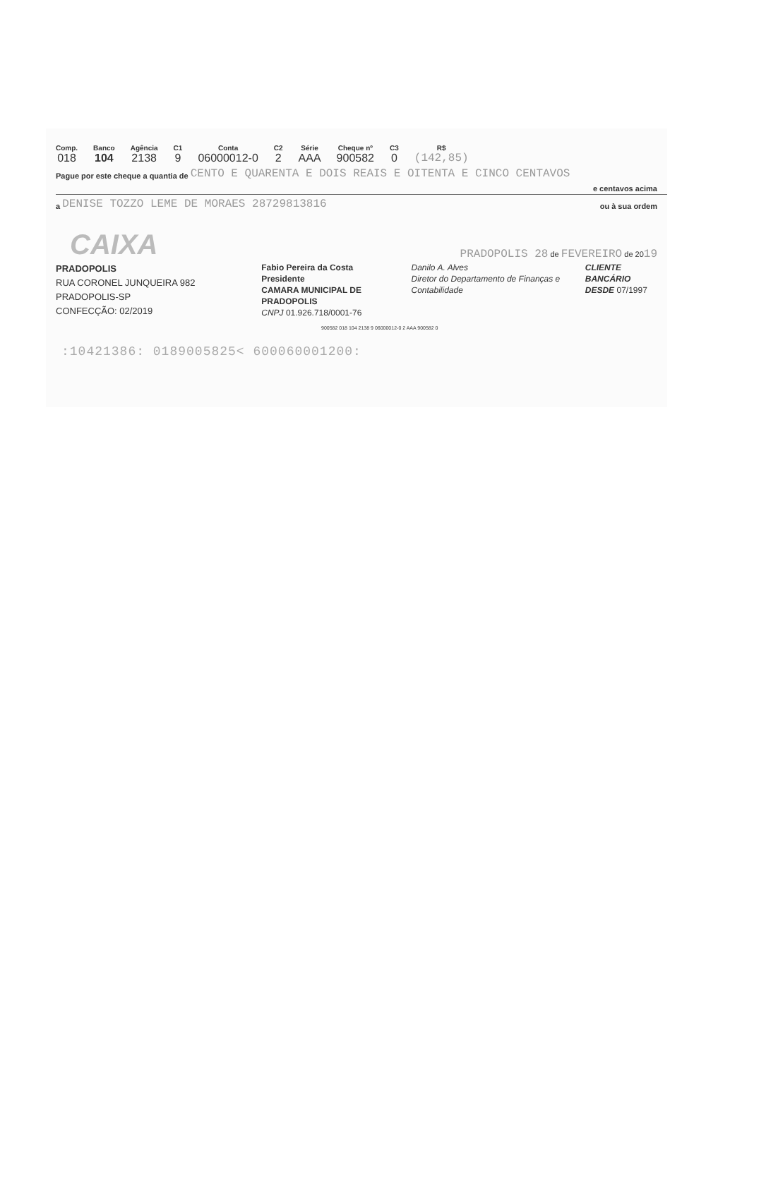Comp.
018
Banco
104
Agência
2138
C1
9
Conta
06000012-0
C2
2
Série
AAA
Cheque nº
900582
C3
0
R$
(142,85)
Pague por este cheque a quantia de CENTO E QUARENTA E DOIS REAIS E OITENTA E CINCO CENTAVOS
e centavos acima
a DENISE TOZZO LEME DE MORAES 28729813816 ou à sua ordem
CAIXA
PRADOPOLIS 28 de FEVEREIRO de 2019
PRADOPOLIS
RUA CORONEL JUNQUEIRA 982
PRADOPOLIS-SP
CONFECÇÃO: 02/2019
Fabio Pereira da Costa
Presidente
CAMARA MUNICIPAL DE PRADOPOLIS
CNPJ 01.926.718/0001-76
Danilo A. Alves
Diretor do Departamento de Finanças e Contabilidade
CLIENTE BANCÁRIO
DESDE 07/1997
900582 018 104 2138 9 06000012-0 2 AAA 900582 0
:10421386: 0189005825< 600060001200: